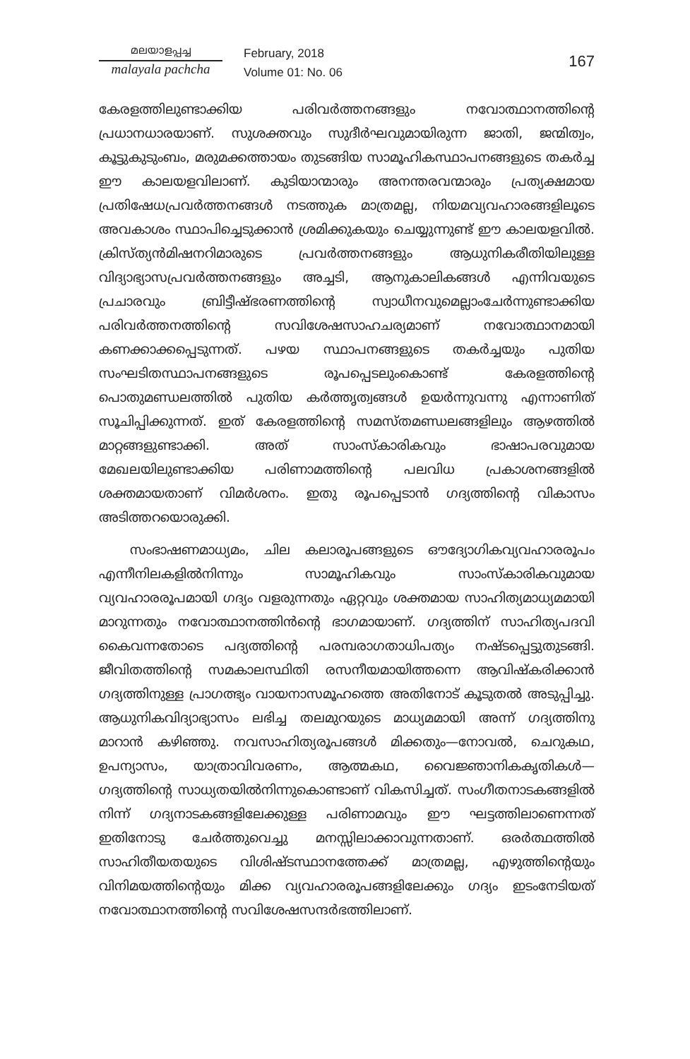മലയാളപ്പച്ച
malayala pachcha
February, 2018
Volume 01: No. 06
167
കേരളത്തിലുണ്ടാക്കിയ പരിവർത്തനങ്ങളും നവോത്ഥാനത്തിന്റെ പ്രധാനധാരയാണ്. സുശക്തവും സുദീർഘവുമായിരുന്ന ജാതി, ജന്മിത്വം, കൂട്ടുകുടുംബം, മരുമക്കത്തായം തുടങ്ങിയ സാമൂഹികസ്ഥാപനങ്ങളുടെ തകർച്ച ഈ കാലയളവിലാണ്. കുടിയാന്മാരും അനന്തരവന്മാരും പ്രത്യക്ഷമായ പ്രതിഷേധപ്രവർത്തനങ്ങൾ നടത്തുക മാത്രമല്ല, നിയമവ്യവഹാരങ്ങളിലൂടെ അവകാശം സ്ഥാപിച്ചെടുക്കാൻ ശ്രമിക്കുകയും ചെയ്യുന്നുണ്ട് ഈ കാലയളവിൽ. ക്രിസ്ത്യൻമിഷനറിമാരുടെ പ്രവർത്തനങ്ങളും ആധുനികരീതിയിലുള്ള വിദ്യാഭ്യാസപ്രവർത്തനങ്ങളും അച്ചടി, ആനുകാലികങ്ങൾ എന്നിവയുടെ പ്രചാരവും ബ്രിട്ടീഷ്ഭരണത്തിന്റെ സ്വാധീനവുമെല്ലാംചേർന്നുണ്ടാക്കിയ പരിവർത്തനത്തിന്റെ സവിശേഷസാഹചര്യമാണ് നവോത്ഥാനമായി കണക്കാക്കപ്പെടുന്നത്. പഴയ സ്ഥാപനങ്ങളുടെ തകർച്ചയും പുതിയ സംഘടിതസ്ഥാപനങ്ങളുടെ രൂപപ്പെടലുംകൊണ്ട് കേരളത്തിന്റെ പൊതുമണ്ഡലത്തിൽ പുതിയ കർത്തൃത്വങ്ങൾ ഉയർന്നുവന്നു എന്നാണിത് സൂചിപ്പിക്കുന്നത്. ഇത് കേരളത്തിന്റെ സമസ്തമണ്ഡലങ്ങളിലും ആഴത്തിൽ മാറ്റങ്ങളുണ്ടാക്കി. അത് സാംസ്കാരികവും ഭാഷാപരവുമായ മേഖലയിലുണ്ടാക്കിയ പരിണാമത്തിന്റെ പലവിധ പ്രകാശനങ്ങളിൽ ശക്തമായതാണ് വിമർശനം. ഇതു രൂപപ്പെടാൻ ഗദ്യത്തിന്റെ വികാസം അടിത്തറയൊരുക്കി.
സംഭാഷണമാധ്യമം, ചില കലാരൂപങ്ങളുടെ ഔദ്യോഗികവ്യവഹാരരൂപം എന്നീനിലകളിൽനിന്നും സാമൂഹികവും സാംസ്കാരികവുമായ വ്യവഹാരരൂപമായി ഗദ്യം വളരുന്നതും ഏറ്റവും ശക്തമായ സാഹിത്യമാധ്യമമായി മാറുന്നതും നവോത്ഥാനത്തിൻന്റെ ഭാഗമായാണ്. ഗദ്യത്തിന് സാഹിത്യപദവി കൈവന്നതോടെ പദ്യത്തിന്റെ പരമ്പരാഗതാധിപത്യം നഷ്ടപ്പെട്ടുതുടങ്ങി. ജീവിതത്തിന്റെ സമകാലസ്ഥിതി രസനീയമായിത്തന്നെ ആവിഷ്കരിക്കാൻ ഗദ്യത്തിനുള്ള പ്രാഗത്ഭ്യം വായനാസമൂഹത്തെ അതിനോട് കൂടുതൽ അടുപ്പിച്ചു. ആധുനികവിദ്യാഭ്യാസം ലഭിച്ച തലമുറയുടെ മാധ്യമമായി അന്ന് ഗദ്യത്തിനു മാറാൻ കഴിഞ്ഞു. നവസാഹിത്യരൂപങ്ങൾ മിക്കതും—നോവൽ, ചെറുകഥ, ഉപന്യാസം, യാത്രാവിവരണം, ആത്മകഥ, വൈജ്ഞാനികകൃതികൾ—ഗദ്യത്തിന്റെ സാധ്യതയിൽനിന്നുകൊണ്ടാണ് വികസിച്ചത്. സംഗീതനാടകങ്ങളിൽ നിന്ന് ഗദ്യനാടകങ്ങളിലേക്കുള്ള പരിണാമവും ഈ ഘട്ടത്തിലാണെന്നത് ഇതിനോടു ചേർത്തുവെച്ചു മനസ്സിലാക്കാവുന്നതാണ്. ഒരർത്ഥത്തിൽ സാഹിതീയതയുടെ വിശിഷ്ടസ്ഥാനത്തേക്ക് മാത്രമല്ല, എഴുത്തിന്റെയും വിനിമയത്തിന്റെയും മിക്ക വ്യവഹാരരൂപങ്ങളിലേക്കും ഗദ്യം ഇടംനേടിയത് നവോത്ഥാനത്തിന്റെ സവിശേഷസന്ദർഭത്തിലാണ്.